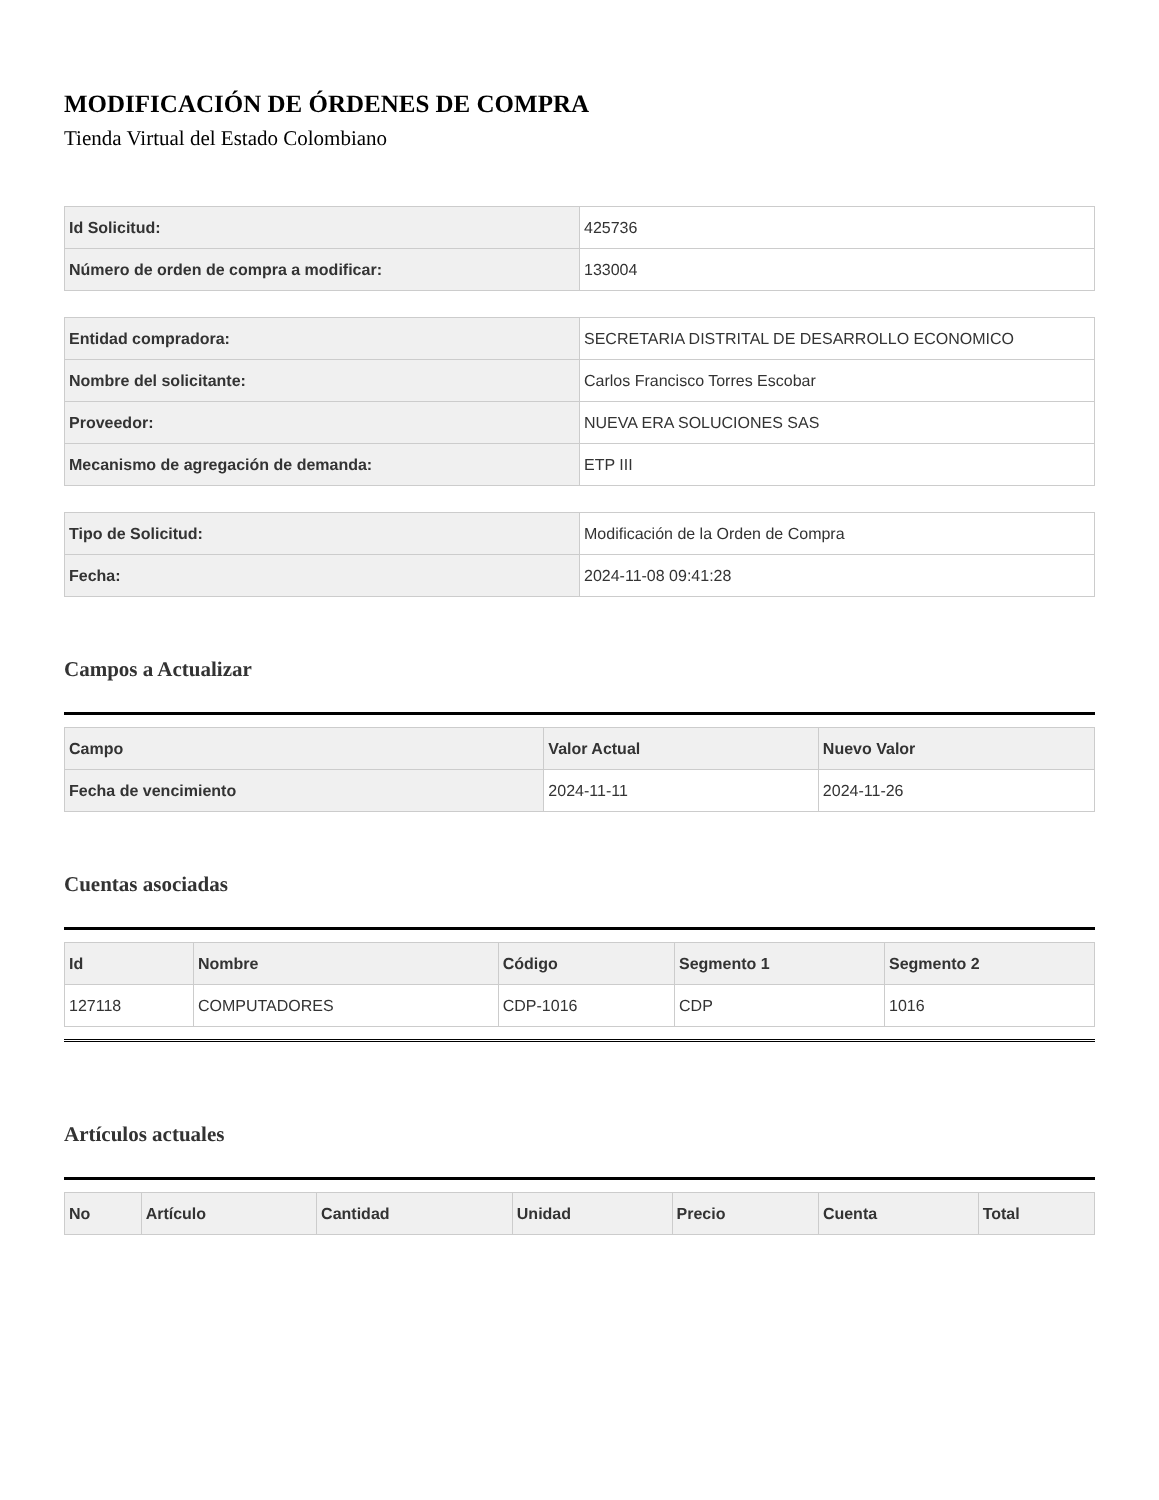MODIFICACIÓN DE ÓRDENES DE COMPRA
Tienda Virtual del Estado Colombiano
| Id Solicitud: | 425736 |
| Número de orden de compra a modificar: | 133004 |
| Entidad compradora: | SECRETARIA DISTRITAL DE DESARROLLO ECONOMICO |
| Nombre del solicitante: | Carlos Francisco Torres Escobar |
| Proveedor: | NUEVA ERA SOLUCIONES SAS |
| Mecanismo de agregación de demanda: | ETP III |
| Tipo de Solicitud: | Modificación de la Orden de Compra |
| Fecha: | 2024-11-08 09:41:28 |
Campos a Actualizar
| Campo | Valor Actual | Nuevo Valor |
| --- | --- | --- |
| Fecha de vencimiento | 2024-11-11 | 2024-11-26 |
Cuentas asociadas
| Id | Nombre | Código | Segmento 1 | Segmento 2 |
| --- | --- | --- | --- | --- |
| 127118 | COMPUTADORES | CDP-1016 | CDP | 1016 |
Artículos actuales
| No | Artículo | Cantidad | Unidad | Precio | Cuenta | Total |
| --- | --- | --- | --- | --- | --- | --- |